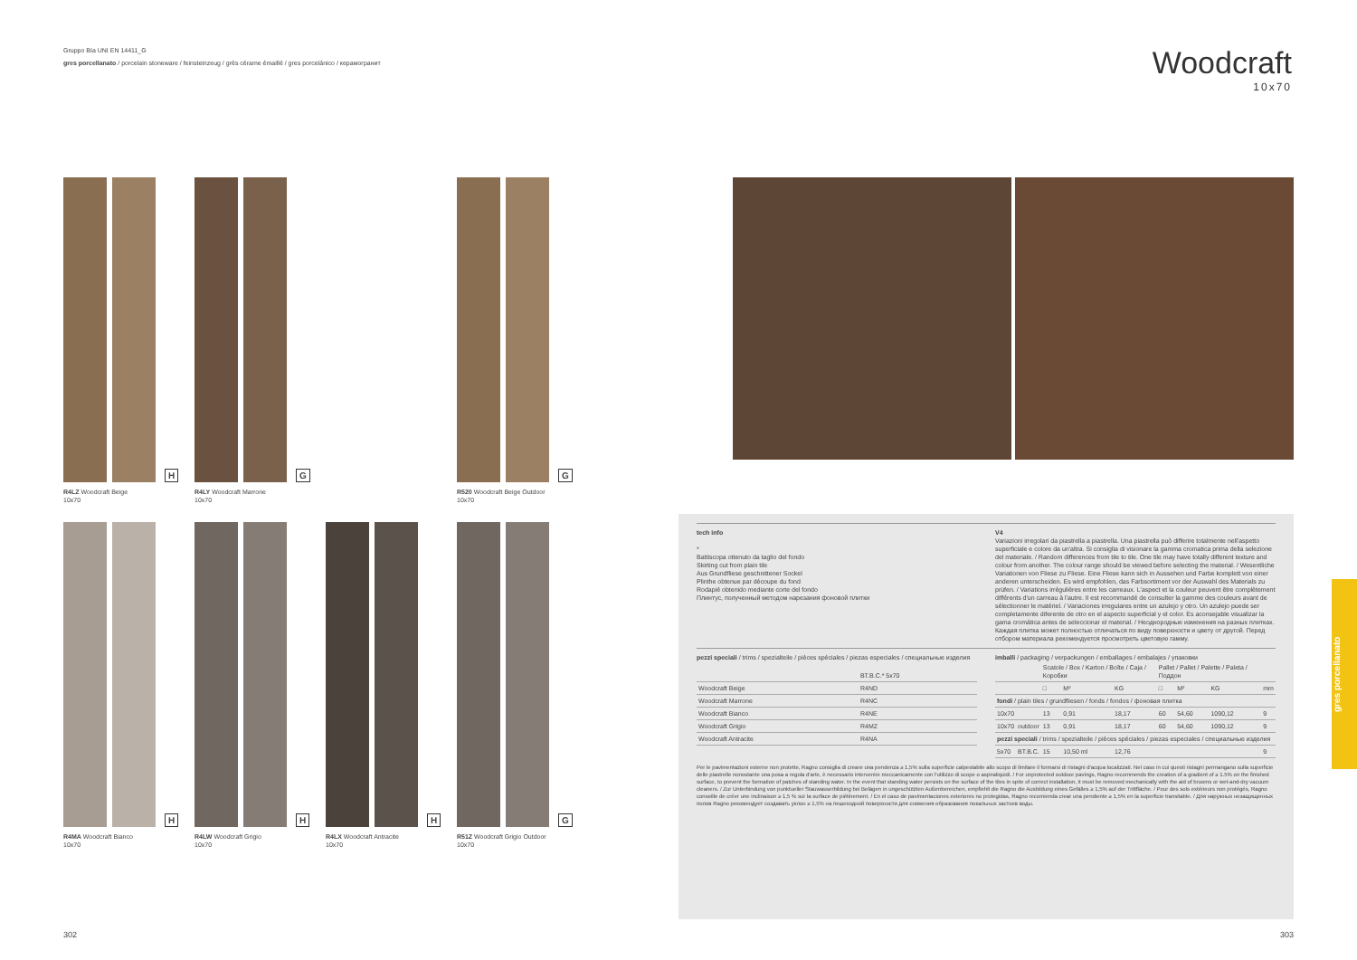Gruppo BIa UNI EN 14411_G
gres porcellanato / porcelain stoneware / feinsteinzeug / grès cérame émaillé / gres porcelánico / керамогранит
Woodcraft
10x70
H
R4LZ Woodcraft Beige
10x70
G
R4LY Woodcraft Marrone
10x70
G
R520 Woodcraft Beige Outdoor
10x70
H
R4MA Woodcraft Bianco
10x70
H
R4LW Woodcraft Grigio
10x70
H
R4LX Woodcraft Antracite
10x70
G
R51Z Woodcraft Grigio Outdoor
10x70
tech info
*
Battiscopa ottenuto da taglio del fondo
Skirting cut from plain tile
Aus Grundfliese geschnittener Sockel
Plinthe obtenue par découpe du fond
Rodapié obtenido mediante corte del fondo
Плинтус, полученный методом нарезания фоновой плитки
V4
Variazioni irregolari da piastrella a piastrella. Una piastrella può differire totalmente nell'aspetto superficiale e colore da un'altra. Si consiglia di visionare la gamma cromatica prima della selezione del materiale. / Random differences from tile to tile. One tile may have totally different texture and colour from another. The colour range should be viewed before selecting the material. / Wesentliche Variationen von Fliese zu Fliese. Eine Fliese kann sich in Aussehen und Farbe komplett von einer anderen unterscheiden. Es wird empfohlen, das Farbsortiment vor der Auswahl des Materials zu prüfen. / Variations irrégulières entre les carreaux. L'aspect et la couleur peuvent être complètement différents d'un carreau à l'autre. Il est recommandé de consulter la gamme des couleurs avant de sélectionner le matériel. / Variaciones irregulares entre un azulejo y otro. Un azulejo puede ser completamente diferente de otro en el aspecto superficial y el color. Es aconsejable visualizar la gama cromática antes de seleccionar el material. / Неоднородные изменения на разных плитках. Каждая плитка может полностью отличаться по виду поверхности и цвету от другой. Перед отбором материала рекомендуется просмотреть цветовую гамму.
pezzi speciali / trims / spezialteile / pièces spéciales / piezas especiales / специальные изделия
| | BT.B.C.* 5x70 |
| --- | --- |
| Woodcraft Beige | R4ND |
| Woodcraft Marrone | R4NC |
| Woodcraft Bianco | R4NE |
| Woodcraft Grigio | R4MZ |
| Woodcraft Antracite | R4NA |
imballi / packaging / verpackungen / emballages / embalajes / упаковки
| | | Scatole / Box / Karton / Boîte / Caja / Коробки | | | | Pallet / Pallet / Palette / Paleta / Поддон | | | | |
| --- | --- | --- | --- | --- | --- | --- | --- | --- | --- | --- |
| | | □ | M² | KG | | □ | M² | KG | | mm |
| fondi / plain tiles / grundfliesen / fonds / fondos / фоновая плитка | | | | | | | | | | |
| 10x70 | | 13 | 0,91 | 18,17 | | 60 | 54,60 | 1090,12 | | 9 |
| 10x70 | outdoor | 13 | 0,91 | 18,17 | | 60 | 54,60 | 1090,12 | | 9 |
| pezzi speciali / trims / spezialteile / pièces spéciales / piezas especiales / специальные изделия | | | | | | | | | | |
| 5x70 | BT.B.C. | 15 | 10,50 ml | 12,76 | | | | | | 9 |
Per le pavimentazioni esterne non protette, Ragno consiglia di creare una pendenza ≥ 1,5% sulla superficie calpestabile allo scopo di limitare il formarsi di ristagni d'acqua localizzati. Nel caso in cui questi ristagni permangano sulla superficie delle piastrelle nonostante una posa a regola d'arte, è necessario intervenire meccanicamente con l'utilizzo di scope o aspiraliquidi. / For unprotected outdoor pavings, Ragno recommends the creation of a gradient of ≥ 1.5% on the finished surface, to prevent the formation of patches of standing water. In the event that standing water persists on the surface of the tiles in spite of correct installation, it must be removed mechanically with the aid of brooms or wet-and-dry vacuum cleaners. / Zur Unterbindung von punktueller Stauwasserbildung bei Belägen in ungeschützten Außenbereichen, empfiehlt die Ragno die Ausbildung eines Gefälles ≥ 1,5% auf der Trittfläche. / Pour des sols extérieurs non protégés, Ragno conseille de créer une inclinaison ≥ 1,5 % sur la surface de piétinement. / En el caso de pavimentaciones exteriores no protegidas, Ragno recomienda crear una pendiente ≥ 1,5% en la superficie transitable. / Для наружных незащищенных полов Ragno рекомендует создавать уклон ≥ 1,5% на пешеходной поверхности для снижения образования локальных застоев воды.
gres porcellanato
302 303